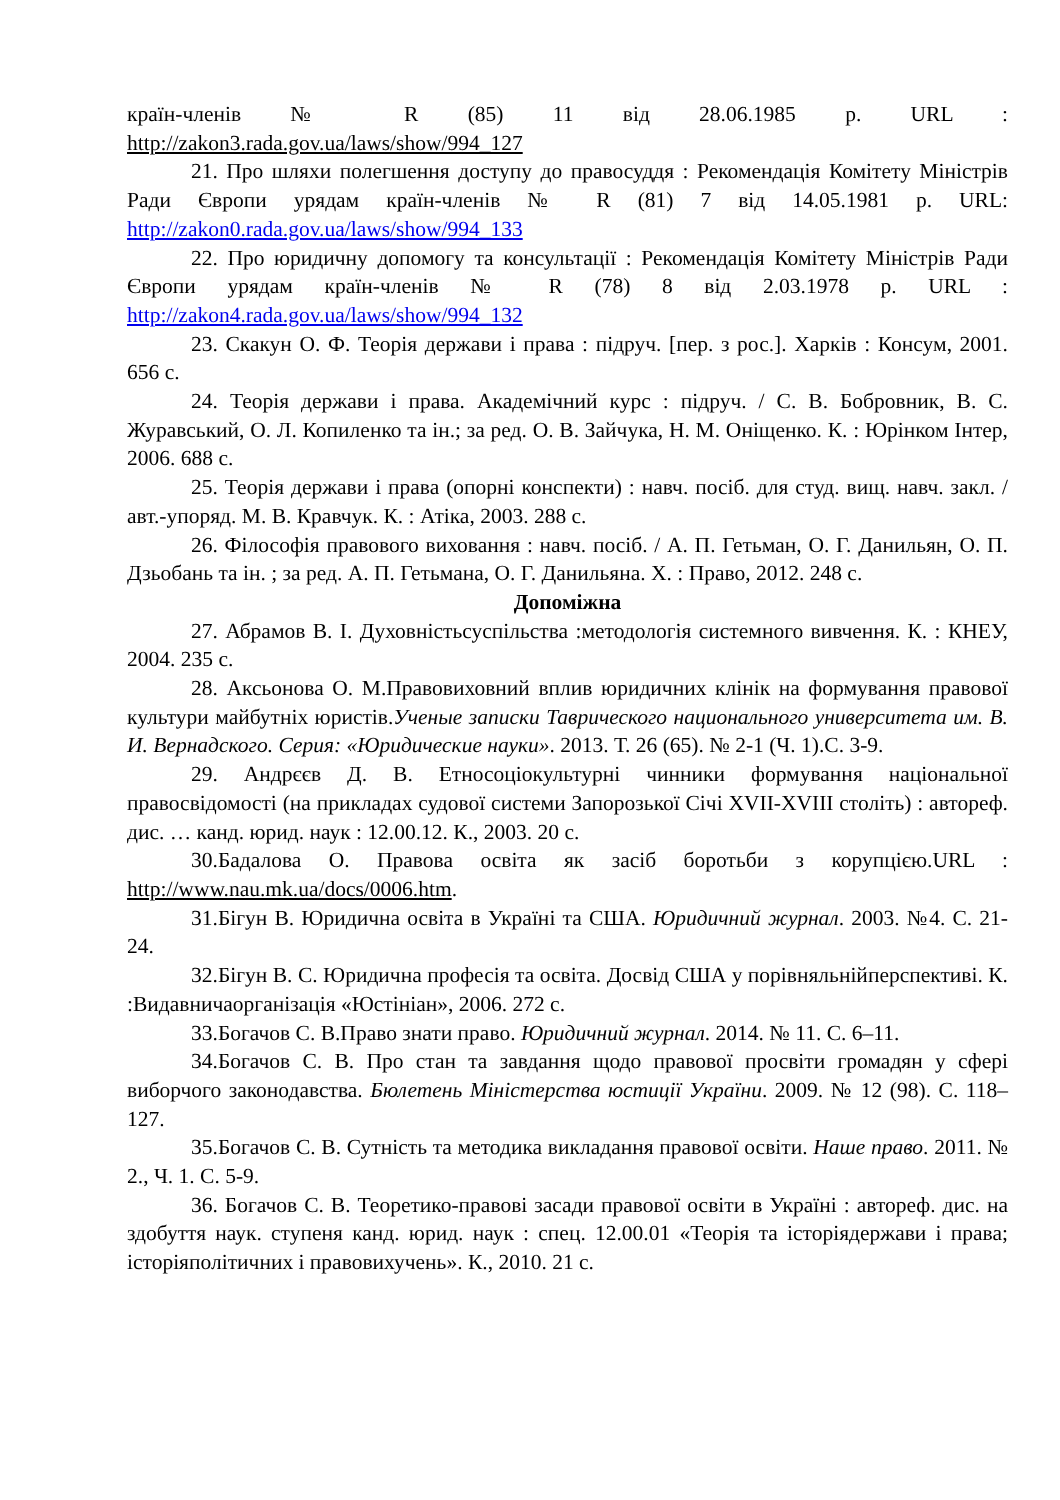країн-членів № R (85) 11 від 28.06.1985 р. URL :
http://zakon3.rada.gov.ua/laws/show/994_127
21. Про шляхи полегшення доступу до правосуддя : Рекомендація Комітету Міністрів Ради Європи урядам країн-членів № R (81) 7 від 14.05.1981 р. URL: http://zakon0.rada.gov.ua/laws/show/994_133
22. Про юридичну допомогу та консультації : Рекомендація Комітету Міністрів Ради Європи урядам країн-членів № R (78) 8 від 2.03.1978 р. URL : http://zakon4.rada.gov.ua/laws/show/994_132
23. Скакун О. Ф. Теорія держави і права : підруч. [пер. з рос.]. Харків : Консум, 2001. 656 с.
24. Теорія держави і права. Академічний курс : підруч. / С. В. Бобровник, В. С. Журавський, О. Л. Копиленко та ін.; за ред. О. В. Зайчука, Н. М. Оніщенко. К. : Юрінком Інтер, 2006. 688 с.
25. Теорія держави і права (опорні конспекти) : навч. посіб. для студ. вищ. навч. закл. / авт.-упоряд. М. В. Кравчук. К. : Атіка, 2003. 288 с.
26. Філософія правового виховання : навч. посіб. / А. П. Гетьман, О. Г. Данильян, О. П. Дзьобань та ін. ; за ред. А. П. Гетьмана, О. Г. Данильяна. Х. : Право, 2012. 248 с.
Допоміжна
27. Абрамов В. І. Духовністьсуспільства :методологія системного вивчення. К. : КНЕУ, 2004. 235 с.
28. Аксьонова О. М.Правовиховний вплив юридичних клінік на формування правової культури майбутніх юристів.Ученые записки Таврического национального университета им. В. И. Вернадского. Серия: «Юридические науки». 2013. Т. 26 (65). № 2-1 (Ч. 1).С. 3-9.
29. Андрєєв Д. В. Етносоціокультурні чинники формування національної правосвідомості (на прикладах судової системи Запорозької Січі XVII-XVIII століть) : автореф. дис. … канд. юрид. наук : 12.00.12. К., 2003. 20 с.
30.Бадалова О. Правова освіта як засіб боротьби з корупцією.URL : http://www.nau.mk.ua/docs/0006.htm.
31.Бігун В. Юридична освіта в Україні та США. Юридичний журнал. 2003. №4. С. 21-24.
32.Бігун В. С. Юридична професія та освіта. Досвід США у порівняльнійперспективі. К. :Видавничаорганізація «Юстініан», 2006. 272 с.
33.Богачов С. В.Право знати право. Юридичний журнал. 2014. № 11. С. 6–11.
34.Богачов С. В. Про стан та завдання щодо правової просвіти громадян у сфері виборчого законодавства. Бюлетень Міністерства юстиції України. 2009. № 12 (98). С. 118–127.
35.Богачов С. В. Сутність та методика викладання правової освіти. Наше право. 2011. № 2., Ч. 1. С. 5-9.
36. Богачов С. В. Теоретико-правові засади правової освіти в Україні : автореф. дис. на здобуття наук. ступеня канд. юрид. наук : спец. 12.00.01 «Теорія та історіядержави і права; історіяполітичних і правовихучень». К., 2010. 21 с.